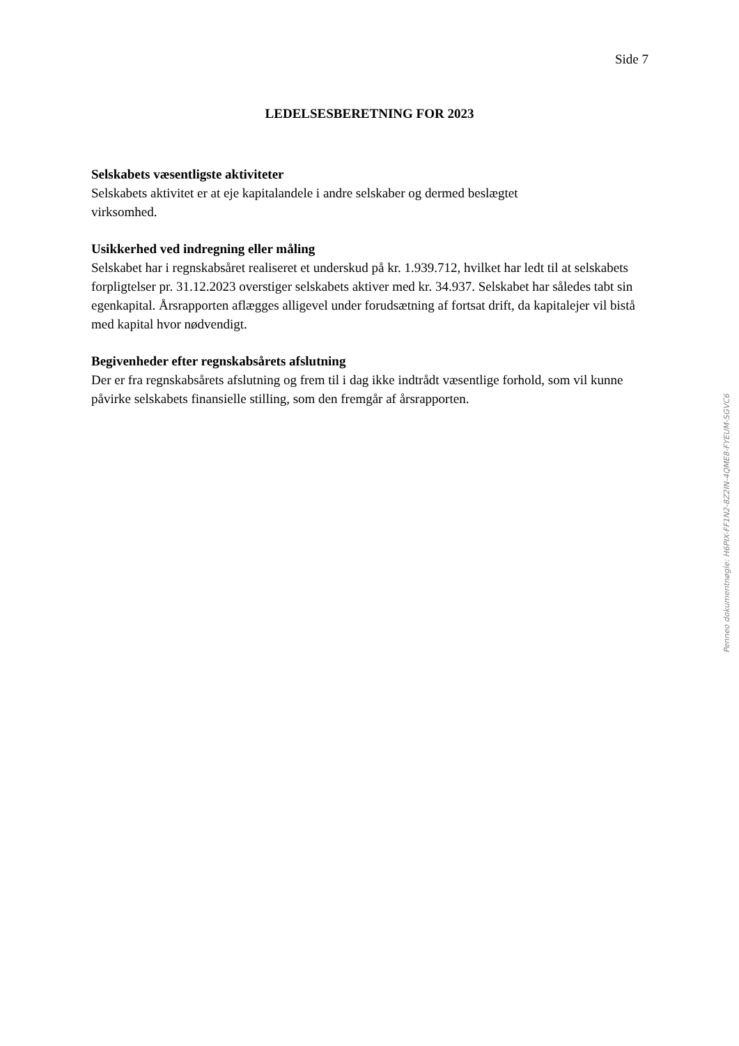Side 7
LEDELSESBERETNING FOR 2023
Selskabets væsentligste aktiviteter
Selskabets aktivitet er at eje kapitalandele i andre selskaber og dermed beslægtet
virksomhed.
Usikkerhed ved indregning eller måling
Selskabet har i regnskabsåret realiseret et underskud på kr. 1.939.712, hvilket har ledt til at selskabets forpligtelser pr. 31.12.2023 overstiger selskabets aktiver med kr. 34.937. Selskabet har således tabt sin egenkapital. Årsrapporten aflægges alligevel under forudsætning af fortsat drift, da kapitalejer vil bistå med kapital hvor nødvendigt.
Begivenheder efter regnskabsårets afslutning
Der er fra regnskabsårets afslutning og frem til i dag ikke indtrådt væsentlige forhold, som vil kunne påvirke selskabets finansielle stilling, som den fremgår af årsrapporten.
Penneo dokumentnøgle: H6PIX-FF1N2-8Z2IN-4QME8-FYEUM-SGVC6